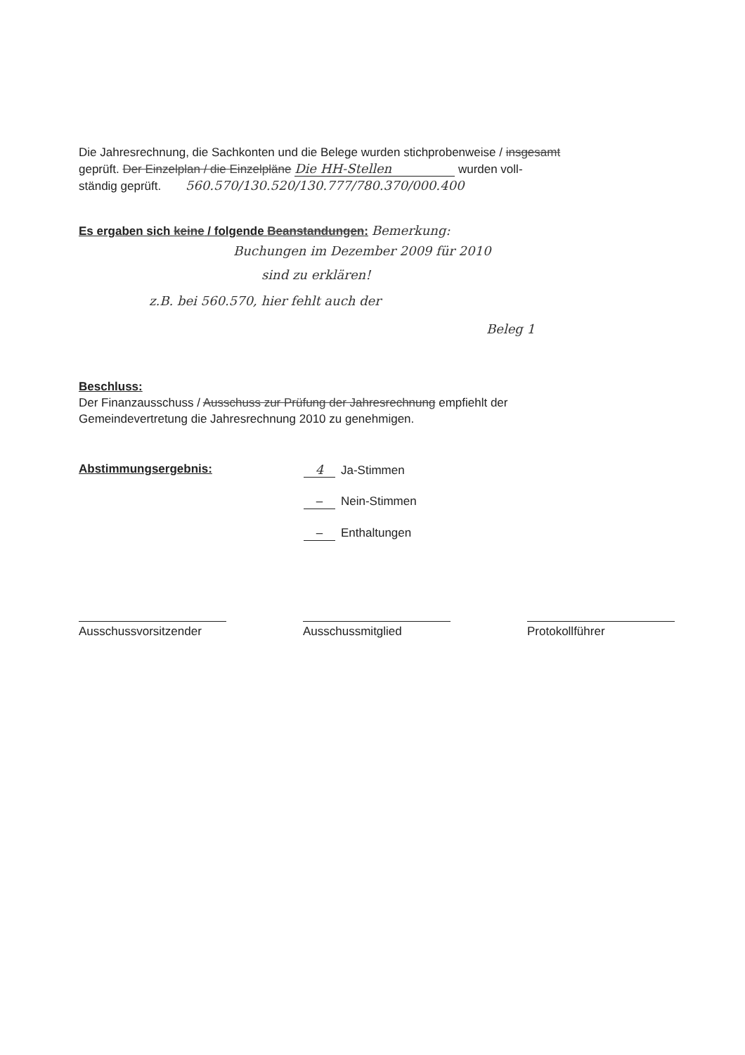Die Jahresrechnung, die Sachkonten und die Belege wurden stichprobenweise / insgesamt
geprüft. Der Einzelplan / die Einzelpläne Die HH-Stellen wurden voll-
ständig geprüft. 560.570/130.520/130.777/780.370/000.400
Es ergaben sich keine / folgende Beanstandungen: Bemerkung:
Buchungen im Dezember 2009 für 2010
sind zu erklären!
z.B. bei 560.570, hier fehlt auch der
Beleg 1
Beschluss:
Der Finanzausschuss / Ausschuss zur Prüfung der Jahresrechnung empfiehlt der
Gemeindevertretung die Jahresrechnung 2010 zu genehmigen.
Abstimmungsergebnis: 4 Ja-Stimmen
– Nein-Stimmen
– Enthaltungen
Ausschussvorsitzender
Ausschussmitglied Protokollführer